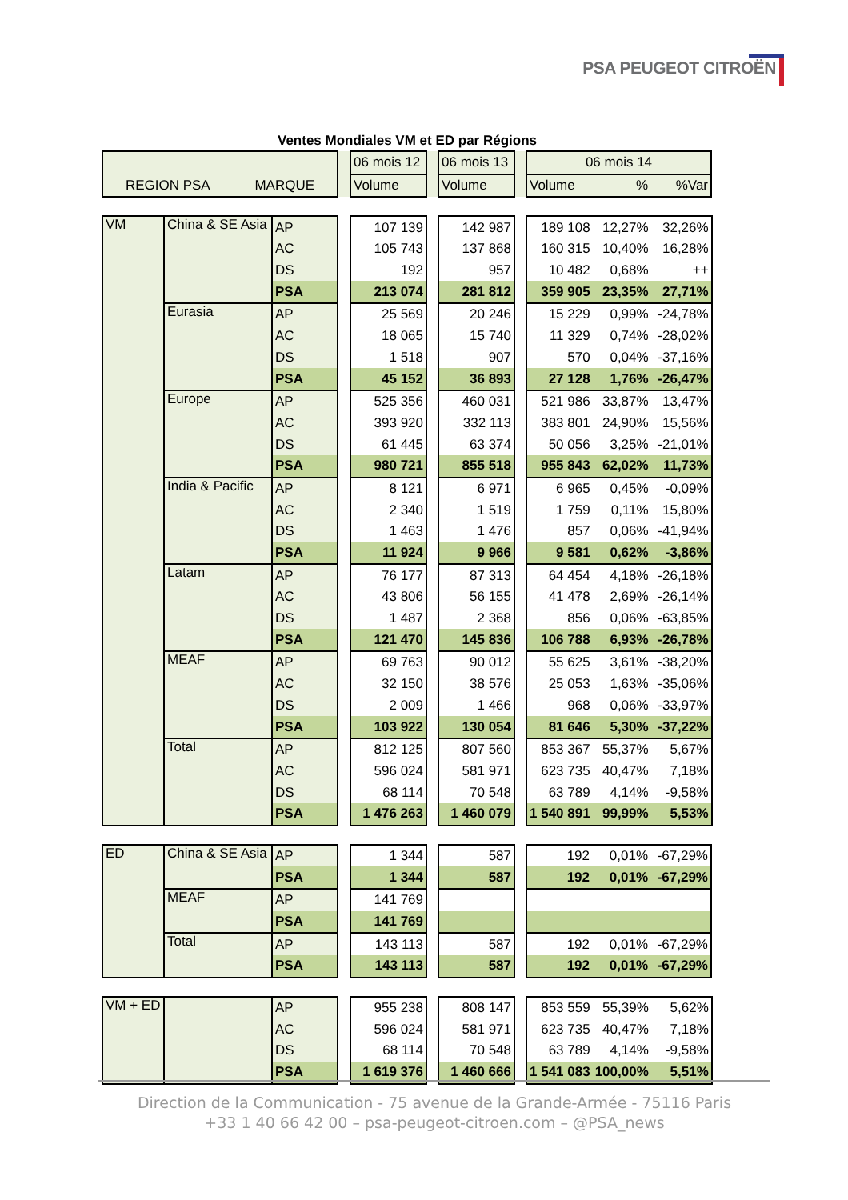PSA PEUGEOT CITROËN
Ventes Mondiales VM et ED par Régions
| | | 06 mois 12 | | 06 mois 13 | | 06 mois 14 | | |
| REGION PSA MARQUE | | Volume | | Volume | | Volume | % | %Var |
| VM | China & SE Asia | AP | | 107 139 | | 142 987 | | 189 108 | 12,27% | 32,26% |
| | | AC | | 105 743 | | 137 868 | | 160 315 | 10,40% | 16,28% |
| | | DS | | 192 | | 957 | | 10 482 | 0,68% | ++ |
| | | PSA | | 213 074 | | 281 812 | | 359 905 | 23,35% | 27,71% |
| | Eurasia | AP | | 25 569 | | 20 246 | | 15 229 | 0,99% | -24,78% |
| | | AC | | 18 065 | | 15 740 | | 11 329 | 0,74% | -28,02% |
| | | DS | | 1 518 | | 907 | | 570 | 0,04% | -37,16% |
| | | PSA | | 45 152 | | 36 893 | | 27 128 | 1,76% | -26,47% |
| | Europe | AP | | 525 356 | | 460 031 | | 521 986 | 33,87% | 13,47% |
| | | AC | | 393 920 | | 332 113 | | 383 801 | 24,90% | 15,56% |
| | | DS | | 61 445 | | 63 374 | | 50 056 | 3,25% | -21,01% |
| | | PSA | | 980 721 | | 855 518 | | 955 843 | 62,02% | 11,73% |
| | India & Pacific | AP | | 8 121 | | 6 971 | | 6 965 | 0,45% | -0,09% |
| | | AC | | 2 340 | | 1 519 | | 1 759 | 0,11% | 15,80% |
| | | DS | | 1 463 | | 1 476 | | 857 | 0,06% | -41,94% |
| | | PSA | | 11 924 | | 9 966 | | 9 581 | 0,62% | -3,86% |
| | Latam | AP | | 76 177 | | 87 313 | | 64 454 | 4,18% | -26,18% |
| | | AC | | 43 806 | | 56 155 | | 41 478 | 2,69% | -26,14% |
| | | DS | | 1 487 | | 2 368 | | 856 | 0,06% | -63,85% |
| | | PSA | | 121 470 | | 145 836 | | 106 788 | 6,93% | -26,78% |
| | MEAF | AP | | 69 763 | | 90 012 | | 55 625 | 3,61% | -38,20% |
| | | AC | | 32 150 | | 38 576 | | 25 053 | 1,63% | -35,06% |
| | | DS | | 2 009 | | 1 466 | | 968 | 0,06% | -33,97% |
| | | PSA | | 103 922 | | 130 054 | | 81 646 | 5,30% | -37,22% |
| | Total | AP | | 812 125 | | 807 560 | | 853 367 | 55,37% | 5,67% |
| | | AC | | 596 024 | | 581 971 | | 623 735 | 40,47% | 7,18% |
| | | DS | | 68 114 | | 70 548 | | 63 789 | 4,14% | -9,58% |
| | | PSA | | 1 476 263 | | 1 460 079 | | 1 540 891 | 99,99% | 5,53% |
| ED | China & SE Asia | AP | | 1 344 | | 587 | | 192 | 0,01% | -67,29% |
| | | PSA | | 1 344 | | 587 | | 192 | 0,01% | -67,29% |
| | MEAF | AP | | 141 769 | | | | | | |
| | | PSA | | 141 769 | | | | | | |
| | Total | AP | | 143 113 | | 587 | | 192 | 0,01% | -67,29% |
| | | PSA | | 143 113 | | 587 | | 192 | 0,01% | -67,29% |
| VM + ED | | AP | | 955 238 | | 808 147 | | 853 559 | 55,39% | 5,62% |
| | | AC | | 596 024 | | 581 971 | | 623 735 | 40,47% | 7,18% |
| | | DS | | 68 114 | | 70 548 | | 63 789 | 4,14% | -9,58% |
| | | PSA | | 1 619 376 | | 1 460 666 | | 1 541 083 | 100,00% | 5,51% |
Direction de la Communication - 75 avenue de la Grande-Armée - 75116 Paris
+33 1 40 66 42 00 – psa-peugeot-citroen.com – @PSA_news